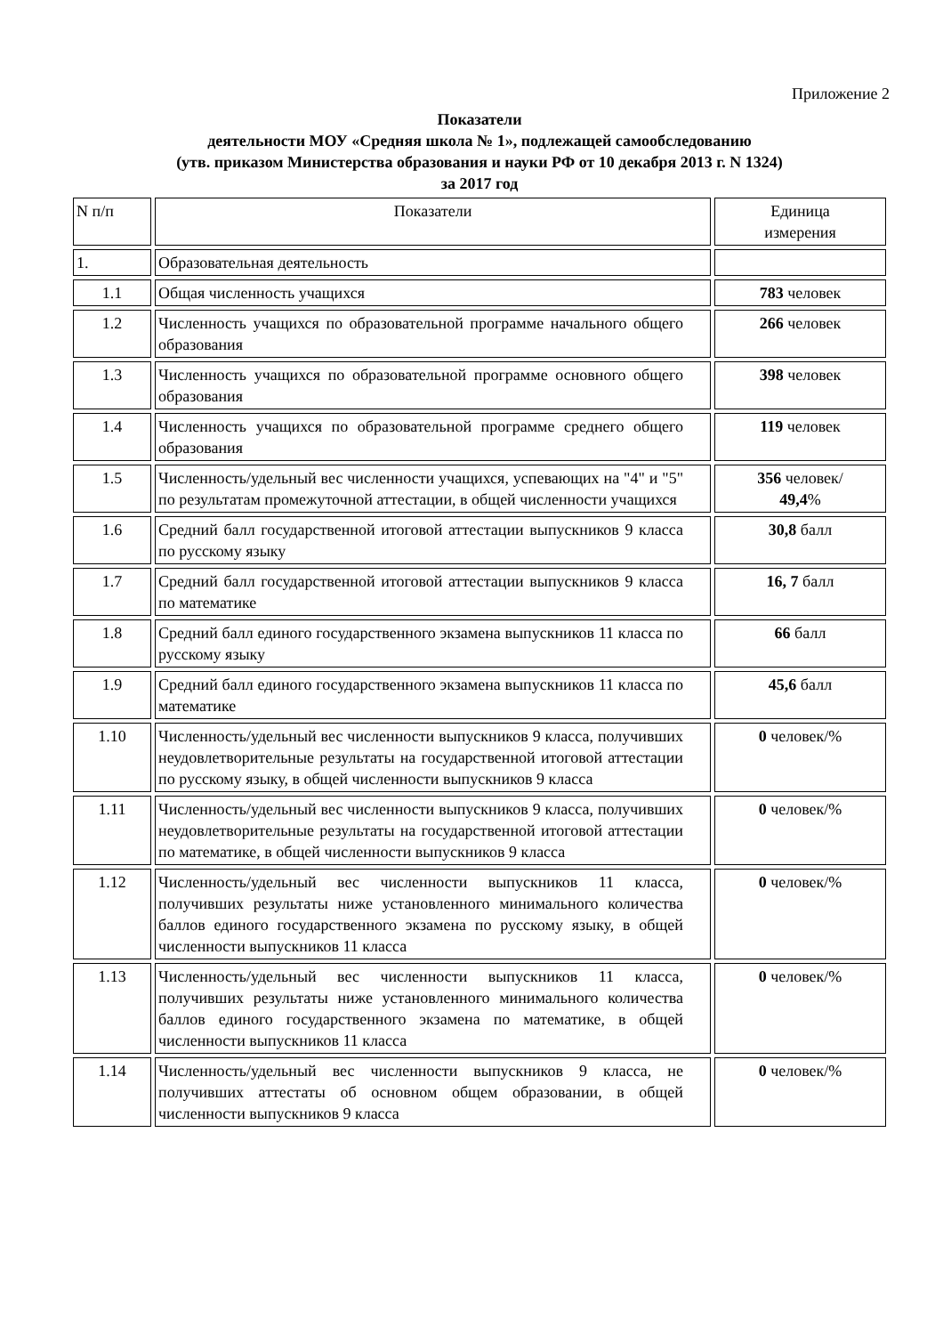Приложение 2
Показатели
деятельности МОУ «Средняя школа № 1», подлежащей самообследованию
(утв. приказом Министерства образования и науки РФ от 10 декабря 2013 г. N 1324)
за 2017 год
| N п/п | Показатели | Единица измерения |
| 1. | Образовательная деятельность | |
| 1.1 | Общая численность учащихся | 783 человек |
| 1.2 | Численность учащихся по образовательной программе начального общего образования | 266 человек |
| 1.3 | Численность учащихся по образовательной программе основного общего образования | 398 человек |
| 1.4 | Численность учащихся по образовательной программе среднего общего образования | 119 человек |
| 1.5 | Численность/удельный вес численности учащихся, успевающих на "4" и "5" по результатам промежуточной аттестации, в общей численности учащихся | 356 человек/ 49,4 % |
| 1.6 | Средний балл государственной итоговой аттестации выпускников 9 класса по русскому языку | 30,8 балл |
| 1.7 | Средний балл государственной итоговой аттестации выпускников 9 класса по математике | 16, 7 балл |
| 1.8 | Средний балл единого государственного экзамена выпускников 11 класса по русскому языку | 66 балл |
| 1.9 | Средний балл единого государственного экзамена выпускников 11 класса по математике | 45,6 балл |
| 1.10 | Численность/удельный вес численности выпускников 9 класса, получивших неудовлетворительные результаты на государственной итоговой аттестации по русскому языку, в общей численности выпускников 9 класса | 0 человек/% |
| 1.11 | Численность/удельный вес численности выпускников 9 класса, получивших неудовлетворительные результаты на государственной итоговой аттестации по математике, в общей численности выпускников 9 класса | 0 человек/% |
| 1.12 | Численность/удельный вес численности выпускников 11 класса, получивших результаты ниже установленного минимального количества баллов единого государственного экзамена по русскому языку, в общей численности выпускников 11 класса | 0 человек/% |
| 1.13 | Численность/удельный вес численности выпускников 11 класса, получивших результаты ниже установленного минимального количества баллов единого государственного экзамена по математике, в общей численности выпускников 11 класса | 0 человек/% |
| 1.14 | Численность/удельный вес численности выпускников 9 класса, не получивших аттестаты об основном общем образовании, в общей численности выпускников 9 класса | 0 человек/% |